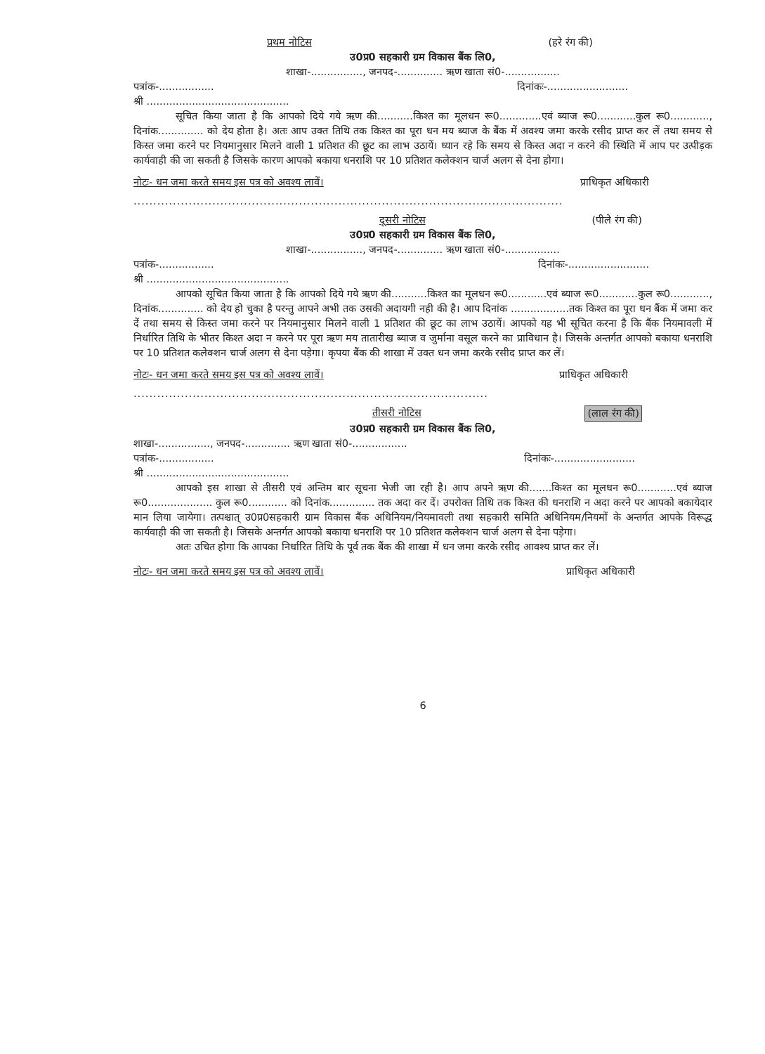प्रथम नोटिस (हरे रंग की)
उ0प्र0 सहकारी ग्रम विकास बैंक लि0,
शाखा-................, जनपद-.............. ऋण खाता सं0-.................
पत्रांक-................. दिनांकः-.........................
श्री ............................................
सूचित किया जाता है कि आपको दिये गये ऋण की...........किश्त का मूलधन रू0.............एवं ब्याज रू0............कुल रू0............, दिनांक.............. को देय होता है। अतः आप उक्त तिथि तक किश्त का पूरा धन मय ब्याज के बैंक में अवश्य जमा करके रसीद प्राप्त कर लें तथा समय से किस्त जमा करने पर नियमानुसार मिलने वाली 1 प्रतिशत की छूट का लाभ उठायें। ध्यान रहे कि समय से किस्त अदा न करने की स्थिति में आप पर उत्पीड़क कार्यवाही की जा सकती है जिसके कारण आपको बकाया धनराशि पर 10 प्रतिशत कलेक्शन चार्ज अलग से देना होगा।
नोटः- धन जमा करते समय इस पत्र को अवश्य लावें। प्राधिकृत अधिकारी
.............................................................................................................
दूसरी नोटिस (पीले रंग की)
उ0प्र0 सहकारी ग्रम विकास बैंक लि0,
शाखा-................, जनपद-.............. ऋण खाता सं0-.................
पत्रांक-................. दिनांकः-.........................
श्री ............................................
आपको सूचित किया जाता है कि आपको दिये गये ऋण की...........किश्त का मूलधन रू0............एवं ब्याज रू0............कुल रू0............, दिनांक.............. को देय हो चुका है परन्तु आपने अभी तक उसकी अदायगी नही की है। आप दिनांक ..................तक किश्त का पूरा धन बैंक में जमा कर दें तथा समय से किस्त जमा करने पर नियमानुसार मिलने वाली 1 प्रतिशत की छूट का लाभ उठायें। आपको यह भी सूचित करना है कि बैंक नियमावली में निर्धारित तिथि के भीतर किश्त अदा न करने पर पूरा ऋण मय तातारीख ब्याज व जुर्माना वसूल करने का प्राविधान है। जिसके अन्तर्गत आपको बकाया धनराशि पर 10 प्रतिशत कलेक्शन चार्ज अलग से देना पड़ेगा। कृपया बैंक की शाखा में उक्त धन जमा करके रसीद प्राप्त कर लें।
नोटः- धन जमा करते समय इस पत्र को अवश्य लावें। प्राधिकृत अधिकारी
..........................................................................................
तीसरी नोटिस (लाल रंग की)
उ0प्र0 सहकारी ग्रम विकास बैंक लि0,
शाखा-................, जनपद-.............. ऋण खाता सं0-.................
पत्रांक-................. दिनांकः-.........................
श्री ............................................
आपको इस शाखा से तीसरी एवं अन्तिम बार सूचना भेजी जा रही है। आप अपने ऋण की.......किश्त का मूलधन रू0............एवं ब्याज रू0.................... कुल रू0............ को दिनांक.............. तक अदा कर दें। उपरोक्त तिथि तक किश्त की धनराशि न अदा करने पर आपको बकायेदार मान लिया जायेगा। तत्पश्चात् उ0प्र0सहकारी ग्राम विकास बैंक अधिनियम/नियमावली तथा सहकारी समिति अधिनियम/नियमों के अन्तर्गत आपके विरूद्ध कार्यवाही की जा सकती है। जिसके अन्तर्गत आपको बकाया धनराशि पर 10 प्रतिशत कलेक्शन चार्ज अलग से देना पड़ेगा।
अतः उचित होगा कि आपका निर्धारित तिथि के पूर्व तक बैंक की शाखा में धन जमा करके रसीद आवश्य प्राप्त कर लें।
नोटः- धन जमा करते समय इस पत्र को अवश्य लावें। प्राधिकृत अधिकारी
6